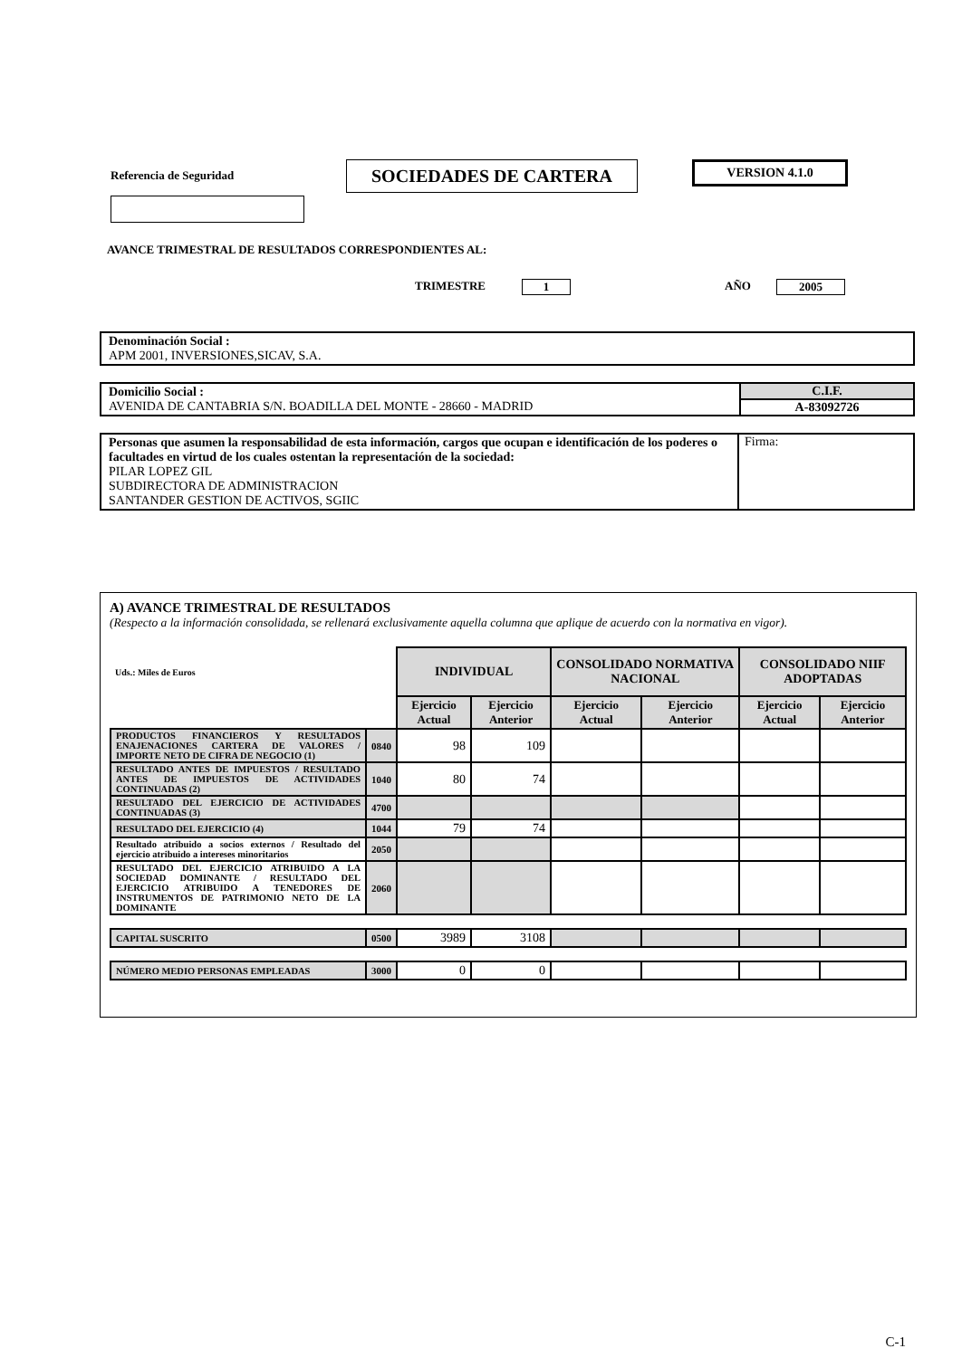Referencia de Seguridad
SOCIEDADES DE CARTERA
VERSION 4.1.0
AVANCE TRIMESTRAL DE RESULTADOS CORRESPONDIENTES AL:
TRIMESTRE 1 AÑO 2005
Denominación Social :
APM 2001, INVERSIONES,SICAV, S.A.
| Domicilio Social : AVENIDA DE CANTABRIA S/N. BOADILLA DEL MONTE - 28660 - MADRID | C.I.F. A-83092726 |
| Personas que asumen la responsabilidad de esta información, cargos que ocupan e identificación de los poderes o facultades en virtud de los cuales ostentan la representación de la sociedad: PILAR LOPEZ GIL SUBDIRECTORA DE ADMINISTRACION SANTANDER GESTION DE ACTIVOS, SGIIC | Firma: |
A) AVANCE TRIMESTRAL DE RESULTADOS
(Respecto a la información consolidada, se rellenará exclusivamente aquella columna que aplique de acuerdo con la normativa en vigor).
| Uds.: Miles de Euros | | INDIVIDUAL | | CONSOLIDADO NORMATIVA NACIONAL | | CONSOLIDADO NIIF ADOPTADAS | |
| | | Ejercicio Actual | Ejercicio Anterior | Ejercicio Actual | Ejercicio Anterior | Ejercicio Actual | Ejercicio Anterior |
| PRODUCTOS FINANCIEROS Y RESULTADOS ENAJENACIONES CARTERA DE VALORES / IMPORTE NETO DE CIFRA DE NEGOCIO (1) | 0840 | 98 | 109 | | | | |
| RESULTADO ANTES DE IMPUESTOS / RESULTADO ANTES DE IMPUESTOS DE ACTIVIDADES CONTINUADAS (2) | 1040 | 80 | 74 | | | | |
| RESULTADO DEL EJERCICIO DE ACTIVIDADES CONTINUADAS (3) | 4700 | | | | | | |
| RESULTADO DEL EJERCICIO (4) | 1044 | 79 | 74 | | | | |
| Resultado atribuido a socios externos / Resultado del ejercicio atribuido a intereses minoritarios | 2050 | | | | | | |
| RESULTADO DEL EJERCICIO ATRIBUIDO A LA SOCIEDAD DOMINANTE / RESULTADO DEL EJERCICIO ATRIBUIDO A TENEDORES DE INSTRUMENTOS DE PATRIMONIO NETO DE LA DOMINANTE | 2060 | | | | | | |
| CAPITAL SUSCRITO | 0500 | 3989 | 3108 | | | | |
| NÚMERO MEDIO PERSONAS EMPLEADAS | 3000 | 0 | 0 | | | | |
C-1